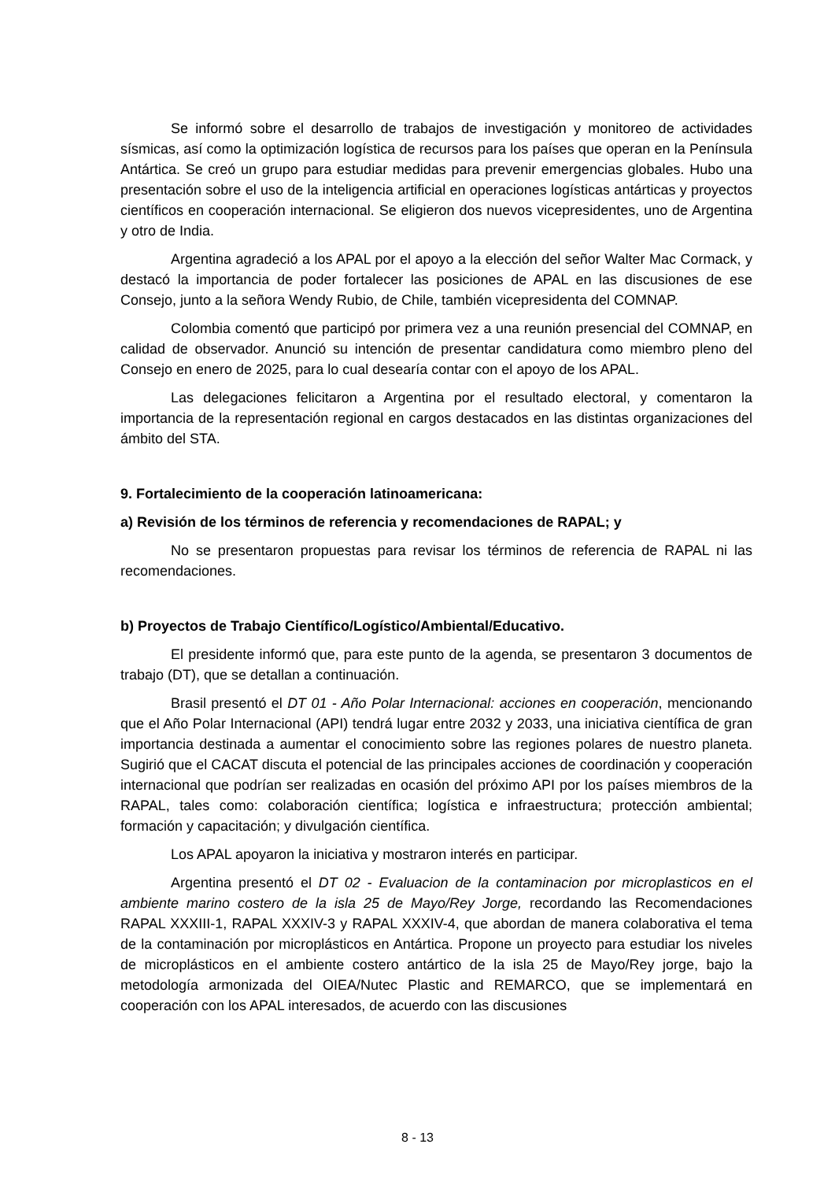Se informó sobre el desarrollo de trabajos de investigación y monitoreo de actividades sísmicas, así como la optimización logística de recursos para los países que operan en la Península Antártica. Se creó un grupo para estudiar medidas para prevenir emergencias globales. Hubo una presentación sobre el uso de la inteligencia artificial en operaciones logísticas antárticas y proyectos científicos en cooperación internacional. Se eligieron dos nuevos vicepresidentes, uno de Argentina y otro de India.
Argentina agradeció a los APAL por el apoyo a la elección del señor Walter Mac Cormack, y destacó la importancia de poder fortalecer las posiciones de APAL en las discusiones de ese Consejo, junto a la señora Wendy Rubio, de Chile, también vicepresidenta del COMNAP.
Colombia comentó que participó por primera vez a una reunión presencial del COMNAP, en calidad de observador. Anunció su intención de presentar candidatura como miembro pleno del Consejo en enero de 2025, para lo cual desearía contar con el apoyo de los APAL.
Las delegaciones felicitaron a Argentina por el resultado electoral, y comentaron la importancia de la representación regional en cargos destacados en las distintas organizaciones del ámbito del STA.
9. Fortalecimiento de la cooperación latinoamericana:
a) Revisión de los términos de referencia y recomendaciones de RAPAL; y
No se presentaron propuestas para revisar los términos de referencia de RAPAL ni las recomendaciones.
b) Proyectos de Trabajo Científico/Logístico/Ambiental/Educativo.
El presidente informó que, para este punto de la agenda, se presentaron 3 documentos de trabajo (DT), que se detallan a continuación.
Brasil presentó el DT 01 - Año Polar Internacional: acciones en cooperación, mencionando que el Año Polar Internacional (API) tendrá lugar entre 2032 y 2033, una iniciativa científica de gran importancia destinada a aumentar el conocimiento sobre las regiones polares de nuestro planeta. Sugirió que el CACAT discuta el potencial de las principales acciones de coordinación y cooperación internacional que podrían ser realizadas en ocasión del próximo API por los países miembros de la RAPAL, tales como: colaboración científica; logística e infraestructura; protección ambiental; formación y capacitación; y divulgación científica.
Los APAL apoyaron la iniciativa y mostraron interés en participar.
Argentina presentó el DT 02 - Evaluacion de la contaminacion por microplasticos en el ambiente marino costero de la isla 25 de Mayo/Rey Jorge, recordando las Recomendaciones RAPAL XXXIII-1, RAPAL XXXIV-3 y RAPAL XXXIV-4, que abordan de manera colaborativa el tema de la contaminación por microplásticos en Antártica. Propone un proyecto para estudiar los niveles de microplásticos en el ambiente costero antártico de la isla 25 de Mayo/Rey jorge, bajo la metodología armonizada del OIEA/Nutec Plastic and REMARCO, que se implementará en cooperación con los APAL interesados, de acuerdo con las discusiones
8 - 13